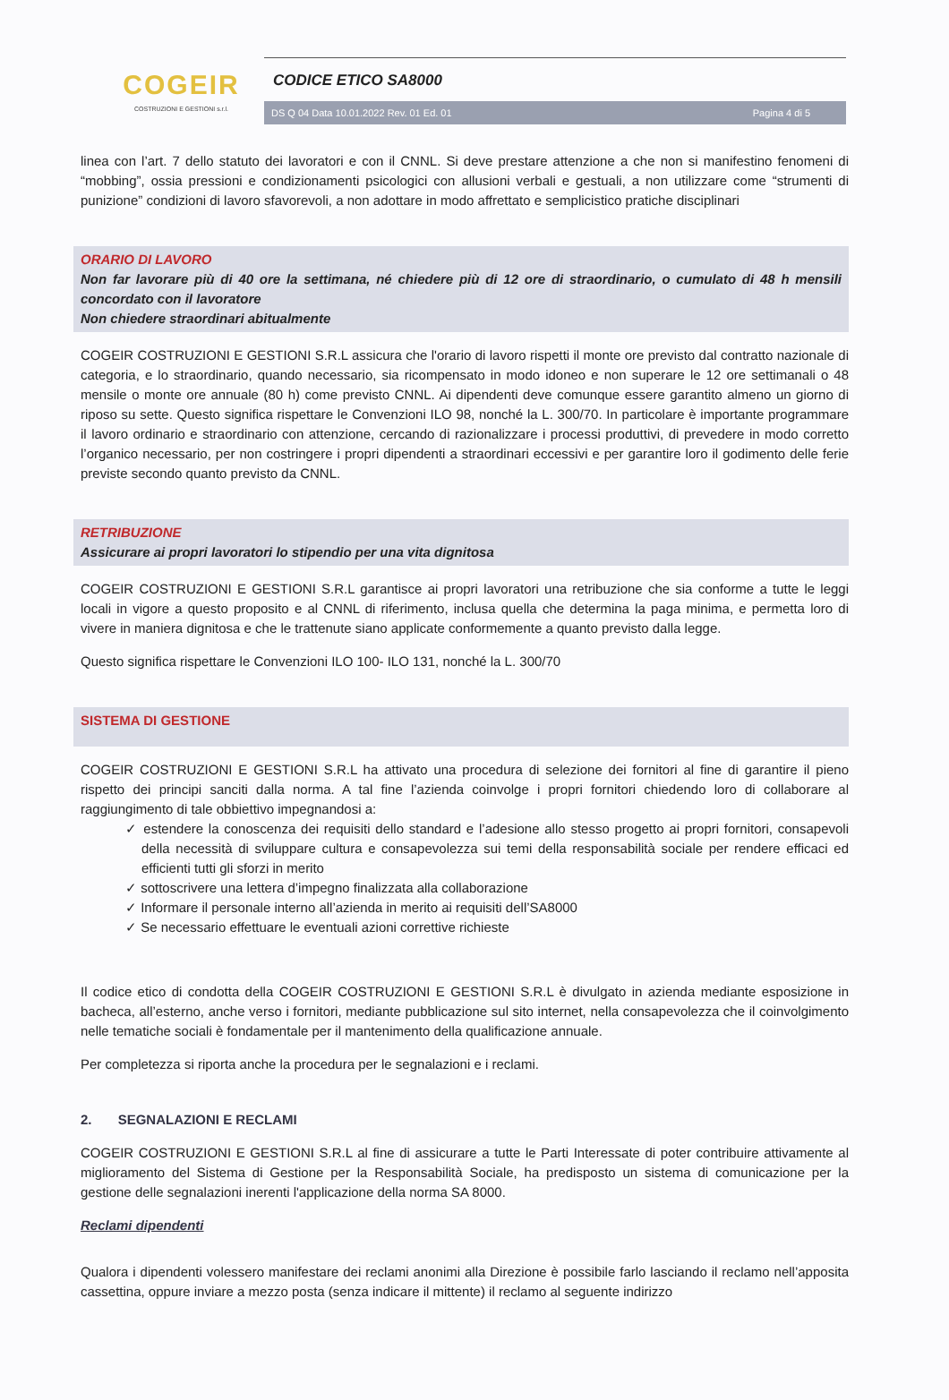COGEIR
COSTRUZIONI E GESTIONI s.r.l.
CODICE ETICO SA8000
DS Q 04 Data 10.01.2022 Rev. 01 Ed. 01 Pagina 4 di 5
linea con l’art. 7 dello statuto dei lavoratori e con il CNNL. Si deve prestare attenzione a che non si manifestino fenomeni di “mobbing”, ossia pressioni e condizionamenti psicologici con allusioni verbali e gestuali, a non utilizzare come “strumenti di punizione” condizioni di lavoro sfavorevoli, a non adottare in modo affrettato e semplicistico pratiche disciplinari
ORARIO DI LAVORO
Non far lavorare più di 40 ore la settimana, né chiedere più di 12 ore di straordinario, o cumulato di 48 h mensili concordato con il lavoratore
Non chiedere straordinari abitualmente
COGEIR COSTRUZIONI E GESTIONI S.R.L assicura che l'orario di lavoro rispetti il monte ore previsto dal contratto nazionale di categoria, e lo straordinario, quando necessario, sia ricompensato in modo idoneo e non superare le 12 ore settimanali o 48 mensile o monte ore annuale (80 h) come previsto CNNL. Ai dipendenti deve comunque essere garantito almeno un giorno di riposo su sette. Questo significa rispettare le Convenzioni ILO 98, nonché la L. 300/70. In particolare è importante programmare il lavoro ordinario e straordinario con attenzione, cercando di razionalizzare i processi produttivi, di prevedere in modo corretto l’organico necessario, per non costringere i propri dipendenti a straordinari eccessivi e per garantire loro il godimento delle ferie previste secondo quanto previsto da CNNL.
RETRIBUZIONE
Assicurare ai propri lavoratori lo stipendio per una vita dignitosa
COGEIR COSTRUZIONI E GESTIONI S.R.L garantisce ai propri lavoratori una retribuzione che sia conforme a tutte le leggi locali in vigore a questo proposito e al CNNL di riferimento, inclusa quella che determina la paga minima, e permetta loro di vivere in maniera dignitosa e che le trattenute siano applicate conformemente a quanto previsto dalla legge.
Questo significa rispettare le Convenzioni ILO 100- ILO 131, nonché la L. 300/70
SISTEMA DI GESTIONE
COGEIR COSTRUZIONI E GESTIONI S.R.L ha attivato una procedura di selezione dei fornitori al fine di garantire il pieno rispetto dei principi sanciti dalla norma. A tal fine l’azienda coinvolge i propri fornitori chiedendo loro di collaborare al raggiungimento di tale obbiettivo impegnandosi a:
✓ estendere la conoscenza dei requisiti dello standard e l’adesione allo stesso progetto ai propri fornitori, consapevoli della necessità di sviluppare cultura e consapevolezza sui temi della responsabilità sociale per rendere efficaci ed efficienti tutti gli sforzi in merito
✓ sottoscrivere una lettera d’impegno finalizzata alla collaborazione
✓ Informare il personale interno all’azienda in merito ai requisiti dell’SA8000
✓ Se necessario effettuare le eventuali azioni correttive richieste
Il codice etico di condotta della COGEIR COSTRUZIONI E GESTIONI S.R.L è divulgato in azienda mediante esposizione in bacheca, all’esterno, anche verso i fornitori, mediante pubblicazione sul sito internet, nella consapevolezza che il coinvolgimento nelle tematiche sociali è fondamentale per il mantenimento della qualificazione annuale.
Per completezza si riporta anche la procedura per le segnalazioni e i reclami.
2. SEGNALAZIONI E RECLAMI
COGEIR COSTRUZIONI E GESTIONI S.R.L al fine di assicurare a tutte le Parti Interessate di poter contribuire attivamente al miglioramento del Sistema di Gestione per la Responsabilità Sociale, ha predisposto un sistema di comunicazione per la gestione delle segnalazioni inerenti l'applicazione della norma SA 8000.
Reclami dipendenti
Qualora i dipendenti volessero manifestare dei reclami anonimi alla Direzione è possibile farlo lasciando il reclamo nell’apposita cassettina, oppure inviare a mezzo posta (senza indicare il mittente) il reclamo al seguente indirizzo